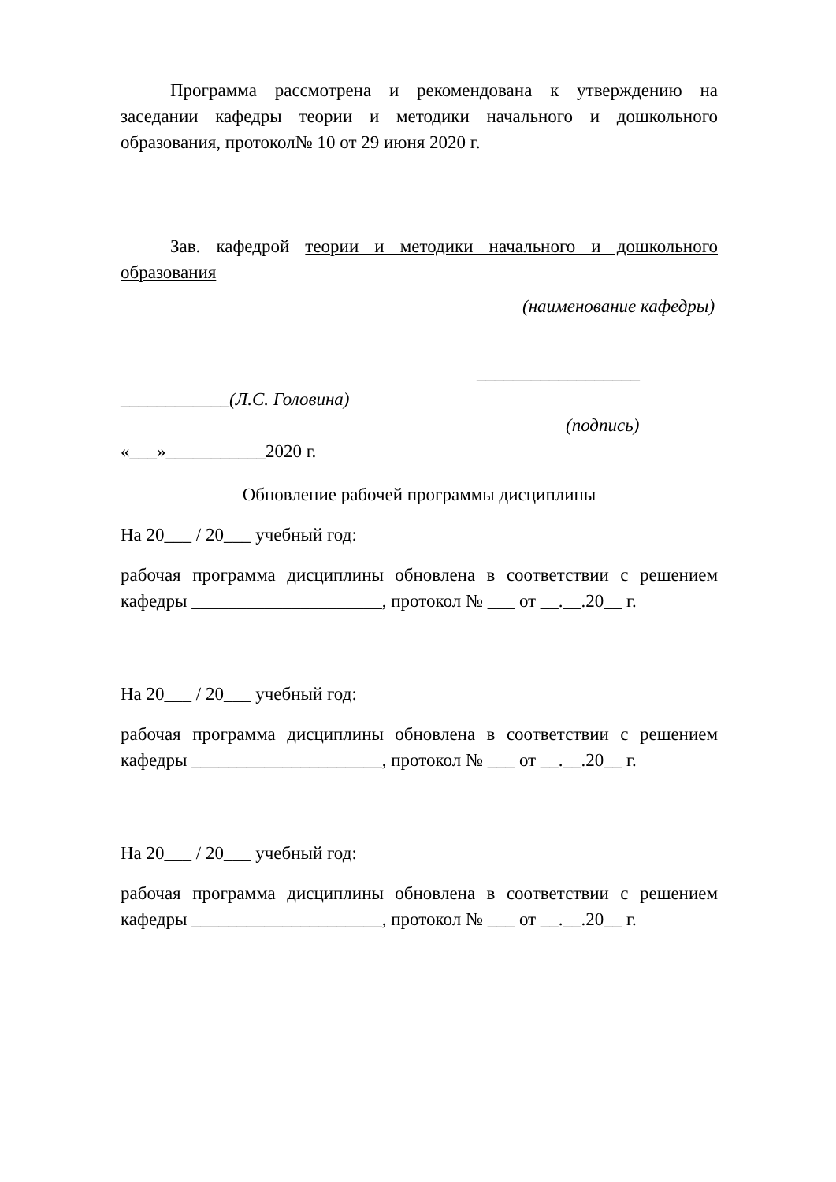Программа рассмотрена и рекомендована к утверждению на заседании кафедры теории и методики начального и дошкольного образования, протокол№ 10 от 29 июня 2020 г.
Зав. кафедрой теории и методики начального и дошкольного образования
(наименование кафедры)
__________________
____________(Л.С. Головина)
(подпись)
«___»___________2020 г.
Обновление рабочей программы дисциплины
На 20___ / 20___ учебный год:
рабочая программа дисциплины обновлена в соответствии с решением кафедры _____________________, протокол № ___ от __.__.20__ г.
На 20___ / 20___ учебный год:
рабочая программа дисциплины обновлена в соответствии с решением кафедры _____________________, протокол № ___ от __.__.20__ г.
На 20___ / 20___ учебный год:
рабочая программа дисциплины обновлена в соответствии с решением кафедры _____________________, протокол № ___ от __.__.20__ г.